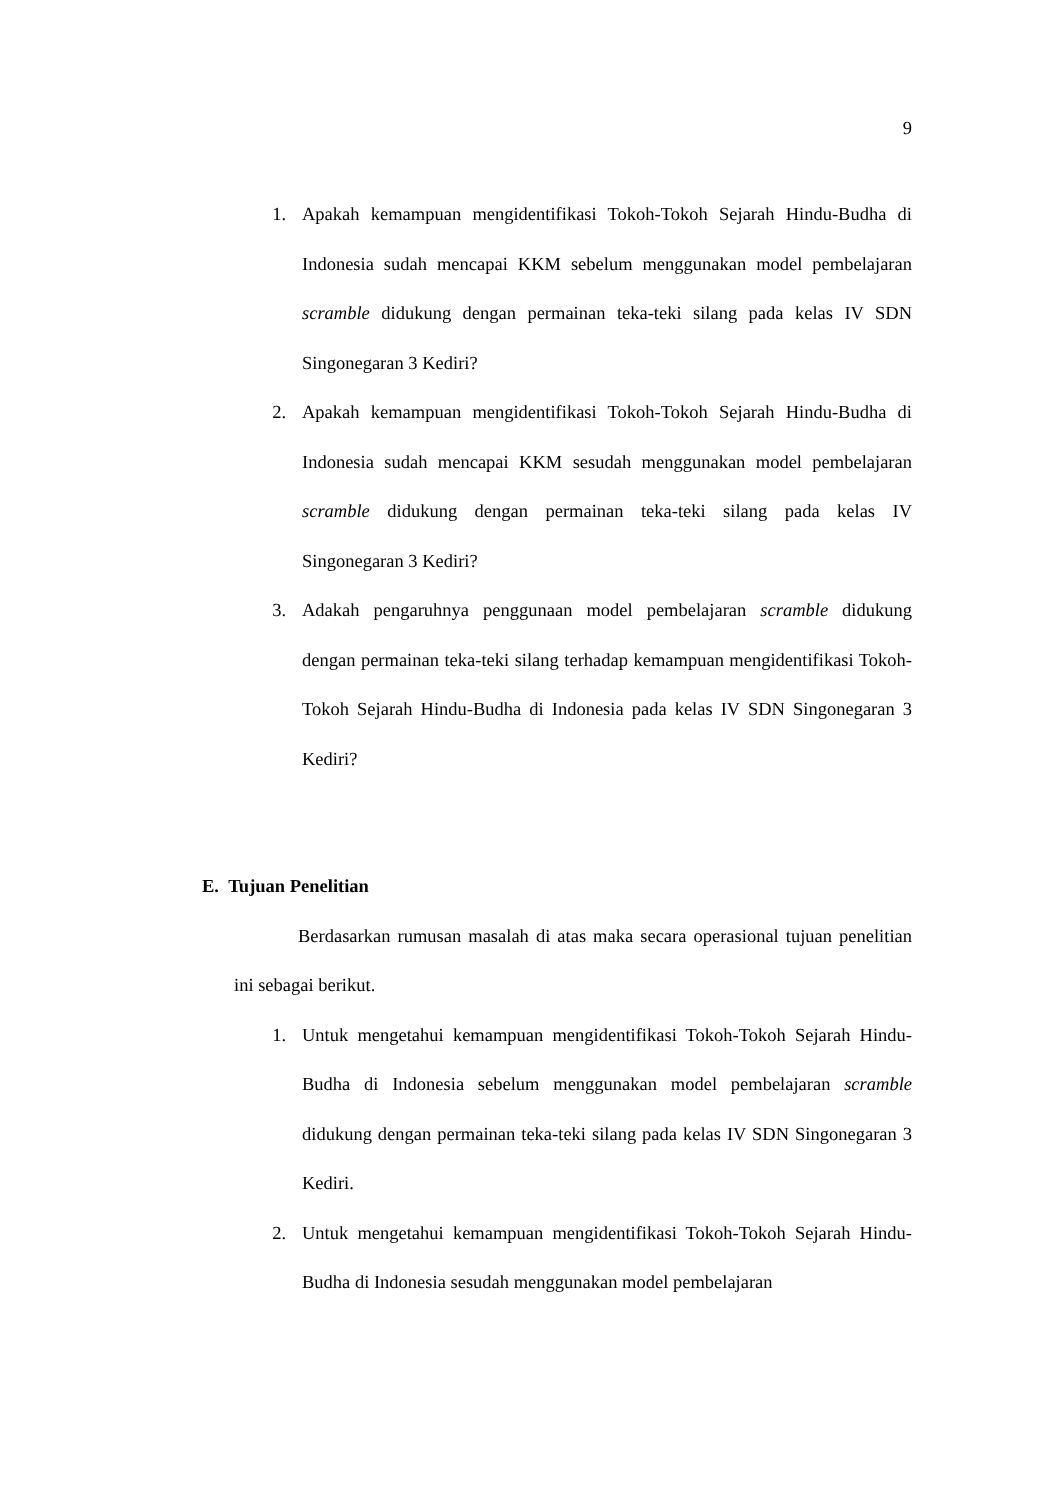9
1. Apakah kemampuan mengidentifikasi Tokoh-Tokoh Sejarah Hindu-Budha di Indonesia sudah mencapai KKM sebelum menggunakan model pembelajaran scramble didukung dengan permainan teka-teki silang pada kelas IV SDN Singonegaran 3 Kediri?
2. Apakah kemampuan mengidentifikasi Tokoh-Tokoh Sejarah Hindu-Budha di Indonesia sudah mencapai KKM sesudah menggunakan model pembelajaran scramble didukung dengan permainan teka-teki silang pada kelas IV Singonegaran 3 Kediri?
3. Adakah pengaruhnya penggunaan model pembelajaran scramble didukung dengan permainan teka-teki silang terhadap kemampuan mengidentifikasi Tokoh-Tokoh Sejarah Hindu-Budha di Indonesia pada kelas IV SDN Singonegaran 3 Kediri?
E. Tujuan Penelitian
Berdasarkan rumusan masalah di atas maka secara operasional tujuan penelitian ini sebagai berikut.
1. Untuk mengetahui kemampuan mengidentifikasi Tokoh-Tokoh Sejarah Hindu-Budha di Indonesia sebelum menggunakan model pembelajaran scramble didukung dengan permainan teka-teki silang pada kelas IV SDN Singonegaran 3 Kediri.
2. Untuk mengetahui kemampuan mengidentifikasi Tokoh-Tokoh Sejarah Hindu-Budha di Indonesia sesudah menggunakan model pembelajaran